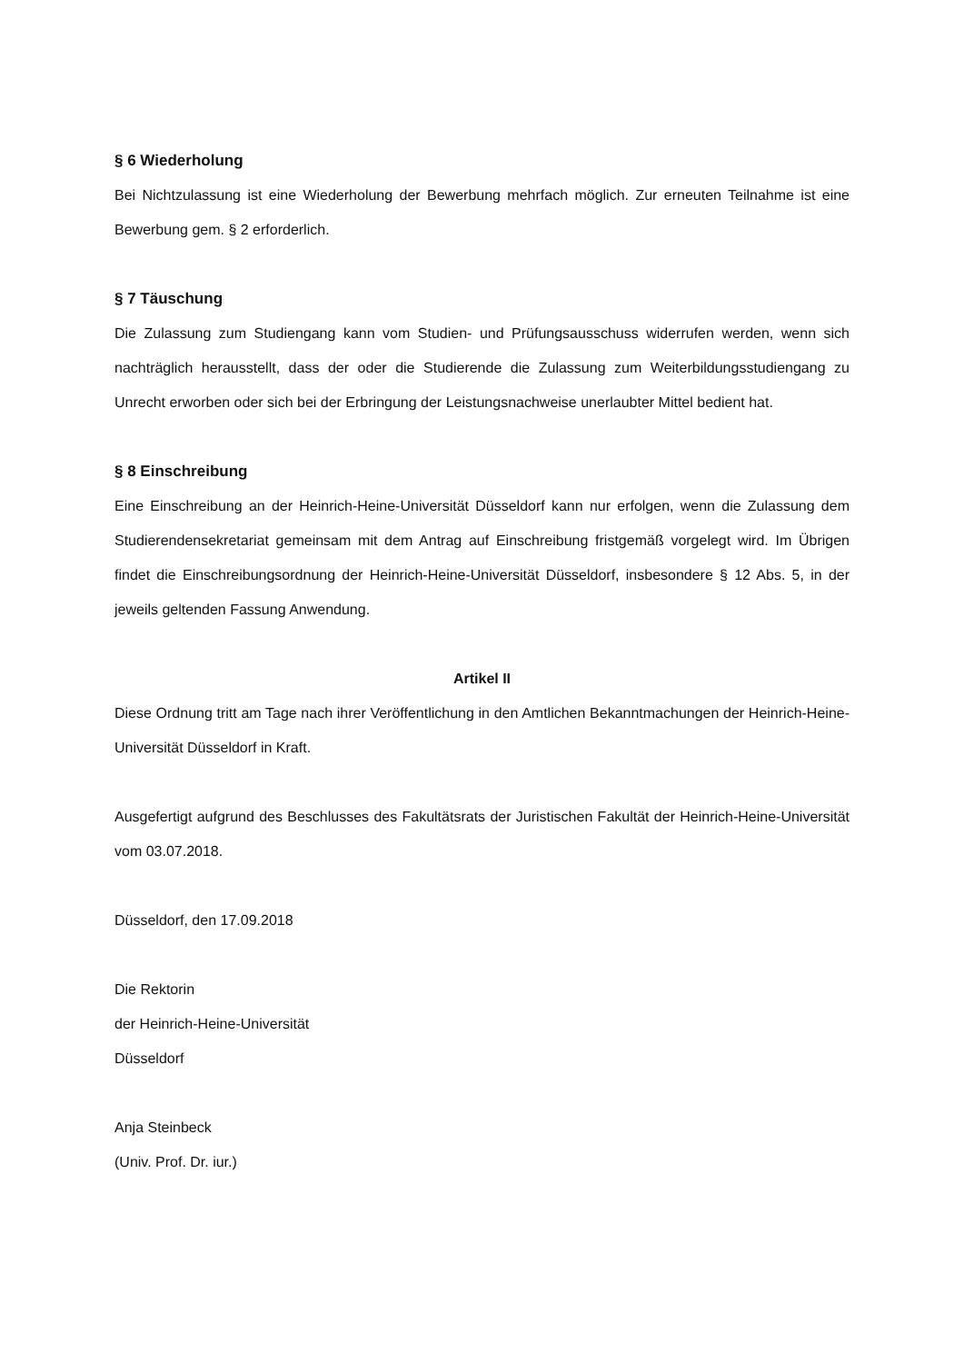§ 6 Wiederholung
Bei Nichtzulassung ist eine Wiederholung der Bewerbung mehrfach möglich. Zur erneuten Teilnahme ist eine Bewerbung gem. § 2 erforderlich.
§ 7 Täuschung
Die Zulassung zum Studiengang kann vom Studien- und Prüfungsausschuss widerrufen werden, wenn sich nachträglich herausstellt, dass der oder die Studierende die Zulassung zum Weiterbildungsstudiengang zu Unrecht erworben oder sich bei der Erbringung der Leistungsnachweise unerlaubter Mittel bedient hat.
§ 8 Einschreibung
Eine Einschreibung an der Heinrich-Heine-Universität Düsseldorf kann nur erfolgen, wenn die Zulassung dem Studierendensekretariat gemeinsam mit dem Antrag auf Einschreibung fristgemäß vorgelegt wird. Im Übrigen findet die Einschreibungsordnung der Heinrich-Heine-Universität Düsseldorf, insbesondere § 12 Abs. 5, in der jeweils geltenden Fassung Anwendung.
Artikel II
Diese Ordnung tritt am Tage nach ihrer Veröffentlichung in den Amtlichen Bekanntmachungen der Heinrich-Heine-Universität Düsseldorf in Kraft.
Ausgefertigt aufgrund des Beschlusses des Fakultätsrats der Juristischen Fakultät der Heinrich-Heine-Universität vom 03.07.2018.
Düsseldorf, den 17.09.2018
Die Rektorin
der Heinrich-Heine-Universität
Düsseldorf
Anja Steinbeck
(Univ. Prof. Dr. iur.)